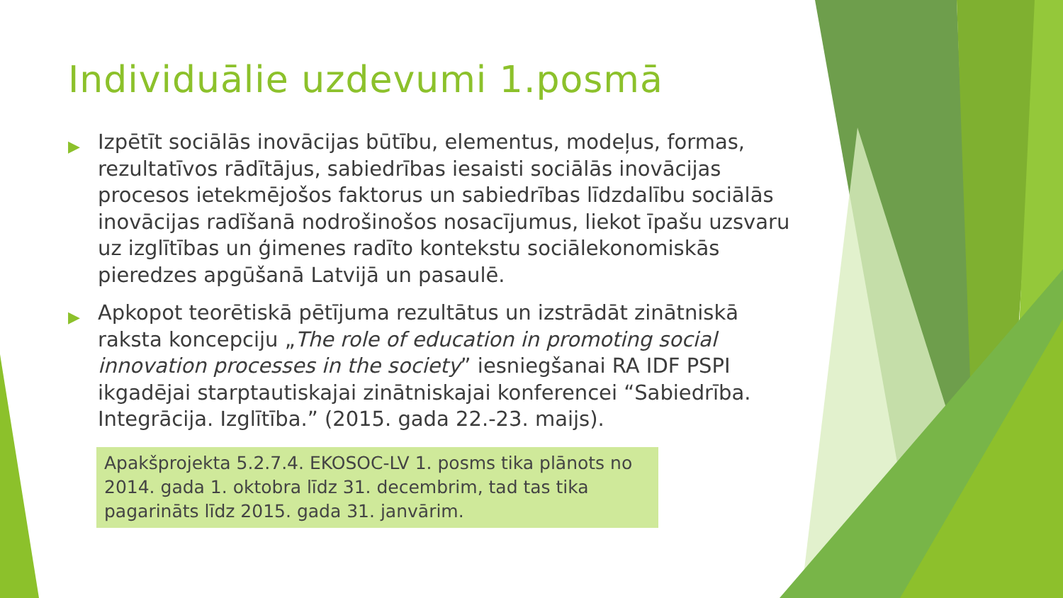Individuālie uzdevumi 1.posmā
▶ Izpētīt sociālās inovācijas būtību, elementus, modeļus, formas, rezultatīvos rādītājus, sabiedrības iesaisti sociālās inovācijas procesos ietekmējošos faktorus un sabiedrības līdzdalību sociālās inovācijas radīšanā nodrošinošos nosacījumus, liekot īpašu uzsvaru uz izglītības un ģimenes radīto kontekstu sociālekonomiskās pieredzes apgūšanā Latvijā un pasaulē.
▶ Apkopot teorētiskā pētījuma rezultātus un izstrādāt zinātniskā raksta koncepciju „The role of education in promoting social innovation processes in the society” iesniegšanai RA IDF PSPI ikgadējai starptautiskajai zinātniskajai konferencei “Sabiedrība. Integrācija. Izglītība.” (2015. gada 22.-23. maijs).
Apakšprojekta 5.2.7.4. EKOSOC-LV 1. posms tika plānots no 2014. gada 1. oktobra līdz 31. decembrim, tad tas tika pagarināts līdz 2015. gada 31. janvārim.